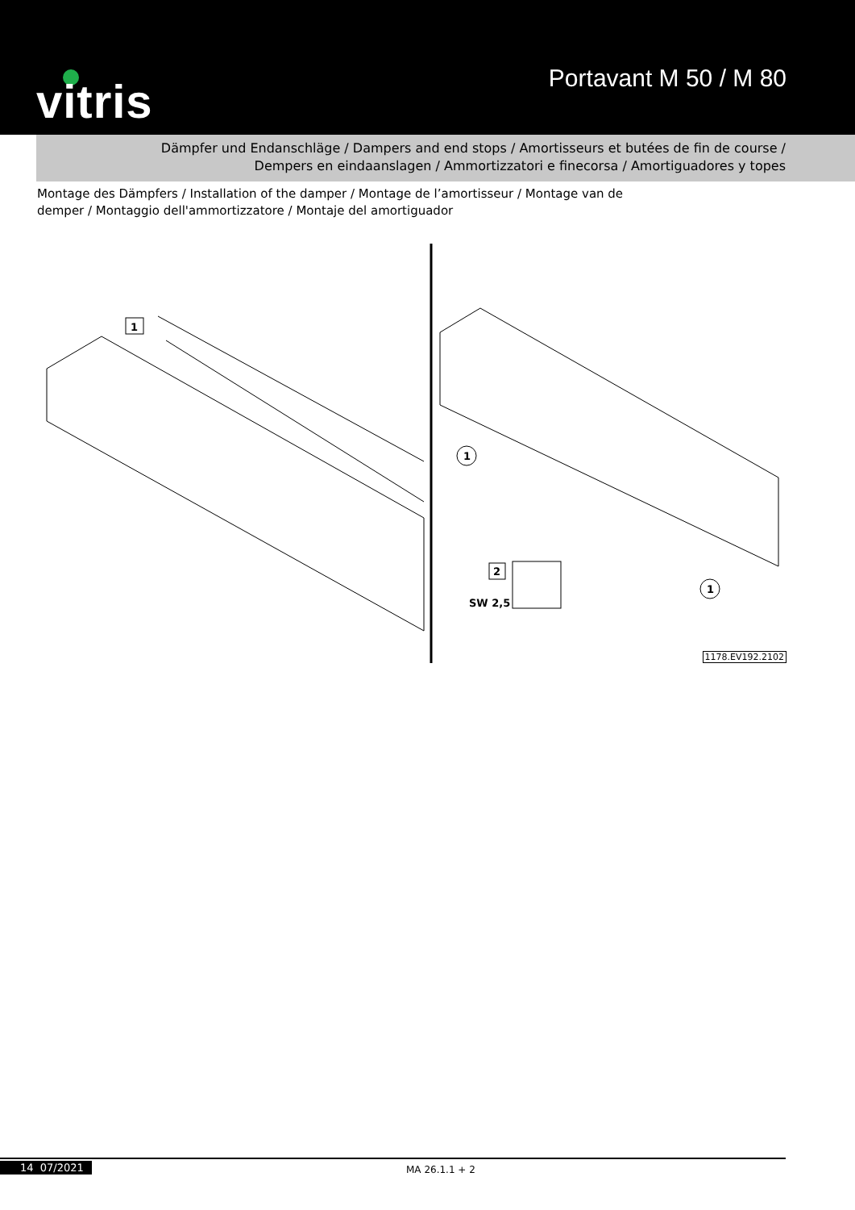vitris Portavant M 50 / M 80
Dämpfer und Endanschläge / Dampers and end stops / Amortisseurs et butées de fin de course /
Dempers en eindaanslagen / Ammortizzatori e finecorsa / Amortiguadores y topes
Montage des Dämpfers / Installation of the damper / Montage de l’amortisseur / Montage van de demper / Montaggio dell'ammortizzatore / Montaje del amortiguador
1
2
SW 2,5
1
1
1178.EV192.2102
14 07/2021 MA 26.1.1 + 2